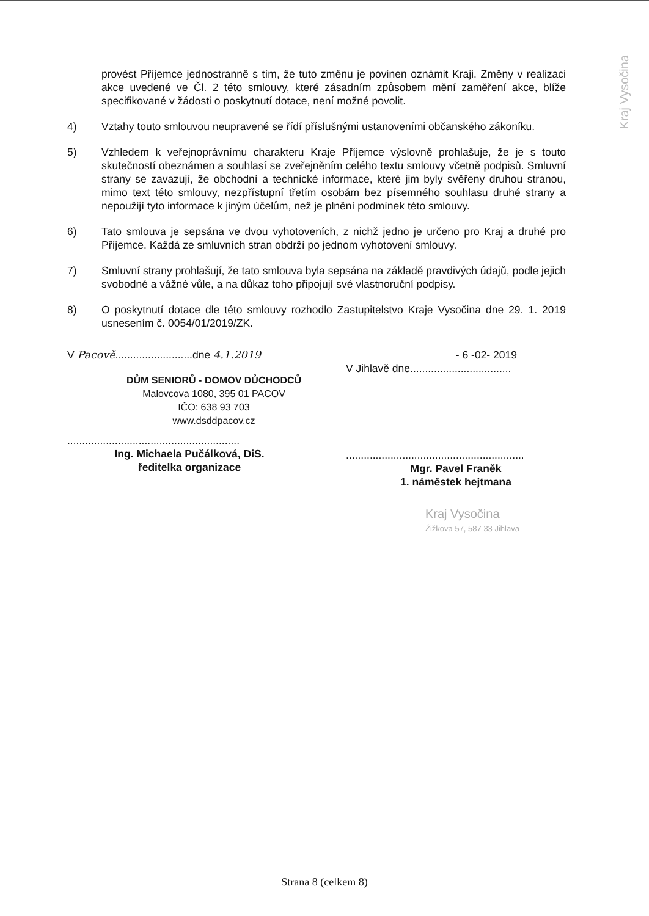provést Příjemce jednostranně s tím, že tuto změnu je povinen oznámit Kraji. Změny v realizaci akce uvedené ve Čl. 2 této smlouvy, které zásadním způsobem mění zaměření akce, blíže specifikované v žádosti o poskytnutí dotace, není možné povolit.
4) Vztahy touto smlouvou neupravené se řídí příslušnými ustanoveními občanského zákoníku.
5) Vzhledem k veřejnoprávnímu charakteru Kraje Příjemce výslovně prohlašuje, že je s touto skutečností obeznámen a souhlasí se zveřejněním celého textu smlouvy včetně podpisů. Smluvní strany se zavazují, že obchodní a technické informace, které jim byly svěřeny druhou stranou, mimo text této smlouvy, nezpřístupní třetím osobám bez písemného souhlasu druhé strany a nepoužijí tyto informace k jiným účelům, než je plnění podmínek této smlouvy.
6) Tato smlouva je sepsána ve dvou vyhotoveních, z nichž jedno je určeno pro Kraj a druhé pro Příjemce. Každá ze smluvních stran obdrží po jednom vyhotovení smlouvy.
7) Smluvní strany prohlašují, že tato smlouva byla sepsána na základě pravdivých údajů, podle jejich svobodné a vážné vůle, a na důkaz toho připojují své vlastnoruční podpisy.
8) O poskytnutí dotace dle této smlouvy rozhodlo Zastupitelstvo Kraje Vysočina dne 29. 1. 2019 usnesením č. 0054/01/2019/ZK.
V Pacově..........................dne 4.1.2019
DŮM SENIORŮ - DOMOV DŮCHODCŮ
Malovcova 1080, 395 01 PACOV
IČO: 638 93 703
www.dsddpacov.cz
..........................................................
Ing. Michaela Pučálková, DiS.
ředitelka organizace
- 6 -02- 2019
V Jihlavě dne..................................
............................................................
Mgr. Pavel Franěk
1. náměstek hejtmana
Kraj Vysočina
Žižkova 57, 587 33 Jihlava
Kraj Vysočina
Strana 8 (celkem 8)